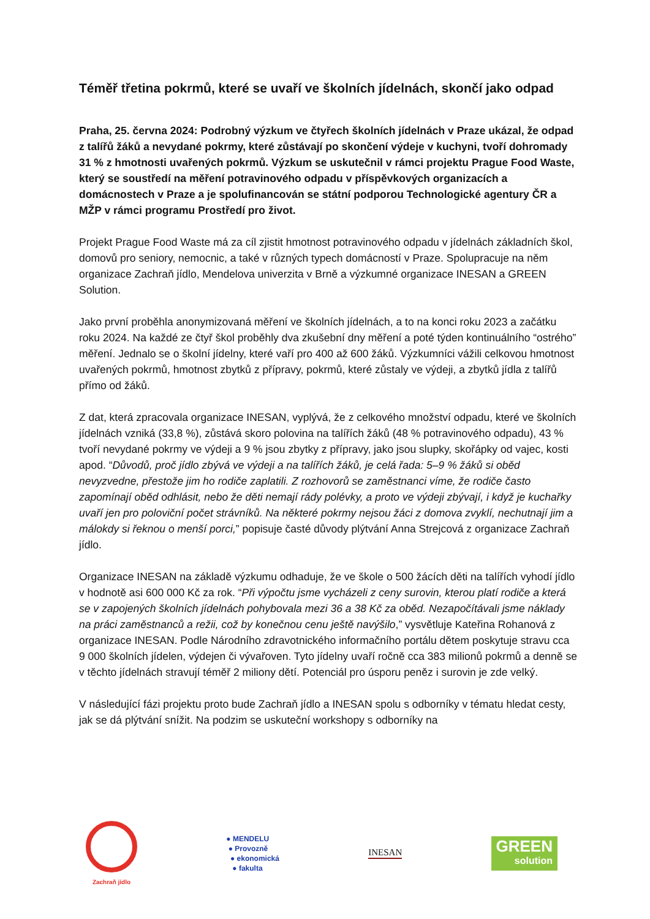Téměř třetina pokrmů, které se uvaří ve školních jídelnách, skončí jako odpad
Praha, 25. června 2024: Podrobný výzkum ve čtyřech školních jídelnách v Praze ukázal, že odpad z talířů žáků a nevydané pokrmy, které zůstávají po skončení výdeje v kuchyni, tvoří dohromady 31 % z hmotnosti uvařených pokrmů. Výzkum se uskutečnil v rámci projektu Prague Food Waste, který se soustředí na měření potravinového odpadu v příspěvkových organizacích a domácnostech v Praze a je spolufinancován se státní podporou Technologické agentury ČR a MŽP v rámci programu Prostředí pro život.
Projekt Prague Food Waste má za cíl zjistit hmotnost potravinového odpadu v jídelnách základních škol, domovů pro seniory, nemocnic, a také v různých typech domácností v Praze. Spolupracuje na něm organizace Zachraň jídlo, Mendelova univerzita v Brně a výzkumné organizace INESAN a GREEN Solution.
Jako první proběhla anonymizovaná měření ve školních jídelnách, a to na konci roku 2023 a začátku roku 2024. Na každé ze čtyř škol proběhly dva zkušební dny měření a poté týden kontinuálního “ostrého” měření. Jednalo se o školní jídelny, které vaří pro 400 až 600 žáků. Výzkumníci vážili celkovou hmotnost uvařených pokrmů, hmotnost zbytků z přípravy, pokrmů, které zůstaly ve výdeji, a zbytků jídla z talířů přímo od žáků.
Z dat, která zpracovala organizace INESAN, vyplývá, že z celkového množství odpadu, které ve školních jídelnách vzniká (33,8 %), zůstává skoro polovina na talířích žáků (48 % potravinového odpadu), 43 % tvoří nevydané pokrmy ve výdeji a 9 % jsou zbytky z přípravy, jako jsou slupky, skořápky od vajec, kosti apod. “Důvodů, proč jídlo zbývá ve výdeji a na talířích žáků, je celá řada: 5–9 % žáků si oběd nevyzvedne, přestože jim ho rodiče zaplatili. Z rozhovorů se zaměstnanci víme, že rodiče často zapomínají oběd odhlásit, nebo že děti nemají rády polévky, a proto ve výdeji zbývají, i když je kuchařky uvaří jen pro poloviční počet strávníků. Na některé pokrmy nejsou žáci z domova zvyklí, nechutnají jim a málokdy si řeknou o menší porci,” popisuje časté důvody plýtvání Anna Strejcová z organizace Zachraň jídlo.
Organizace INESAN na základě výzkumu odhaduje, že ve škole o 500 žácích děti na talířích vyhodí jídlo v hodnotě asi 600 000 Kč za rok. “Při výpočtu jsme vycházeli z ceny surovin, kterou platí rodiče a která se v zapojených školních jídelnách pohybovala mezi 36 a 38 Kč za oběd. Nezapočítávali jsme náklady na práci zaměstnanců a režii, což by konečnou cenu ještě navýšilo,” vysvětluje Kateřina Rohanová z organizace INESAN. Podle Národního zdravotnického informačního portálu dětem poskytuje stravu cca 9 000 školních jídelen, výdejen či vývařoven. Tyto jídelny uvaří ročně cca 383 milionů pokrmů a denně se v těchto jídelnách stravují téměř 2 miliony dětí. Potenciál pro úsporu peněz i surovin je zde velký.
V následující fázi projektu proto bude Zachraň jídlo a INESAN spolu s odborníky v tématu hledat cesty, jak se dá plýtvání snížit. Na podzim se uskuteční workshopy s odborníky na
Zachraň jídlo
● MENDELU
● Provozně
● ekonomická
● fakulta
INESAN
GREEN
solution